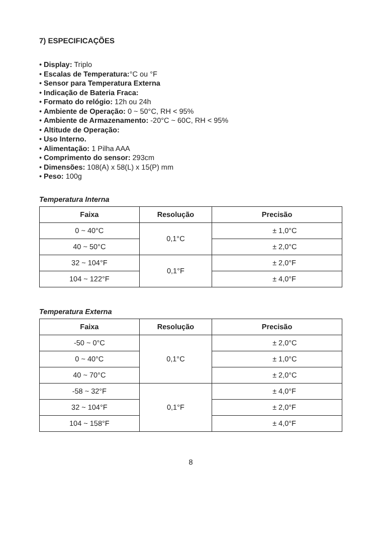7) ESPECIFICAÇÕES
• Display: Triplo
• Escalas de Temperatura:°C ou °F
• Sensor para Temperatura Externa
• Indicação de Bateria Fraca:
• Formato do relógio: 12h ou 24h
• Ambiente de Operação: 0 ~ 50°C, RH < 95%
• Ambiente de Armazenamento: -20°C ~ 60C, RH < 95%
• Altitude de Operação:
• Uso Interno.
• Alimentação: 1 Pilha AAA
• Comprimento do sensor: 293cm
• Dimensões: 108(A) x 58(L) x 15(P) mm
• Peso: 100g
Temperatura Interna
| Faixa | Resolução | Precisão |
| --- | --- | --- |
| 0 ~ 40°C | 0,1°C | ± 1,0°C |
| 40 ~ 50°C | | ± 2,0°C |
| 32 ~ 104°F | 0,1°F | ± 2,0°F |
| 104 ~ 122°F | | ± 4,0°F |
Temperatura Externa
| Faixa | Resolução | Precisão |
| --- | --- | --- |
| -50 ~ 0°C | 0,1°C | ± 2,0°C |
| 0 ~ 40°C | | ± 1,0°C |
| 40 ~ 70°C | | ± 2,0°C |
| -58 ~ 32°F | 0,1°F | ± 4,0°F |
| 32 ~ 104°F | | ± 2,0°F |
| 104 ~ 158°F | | ± 4,0°F |
8